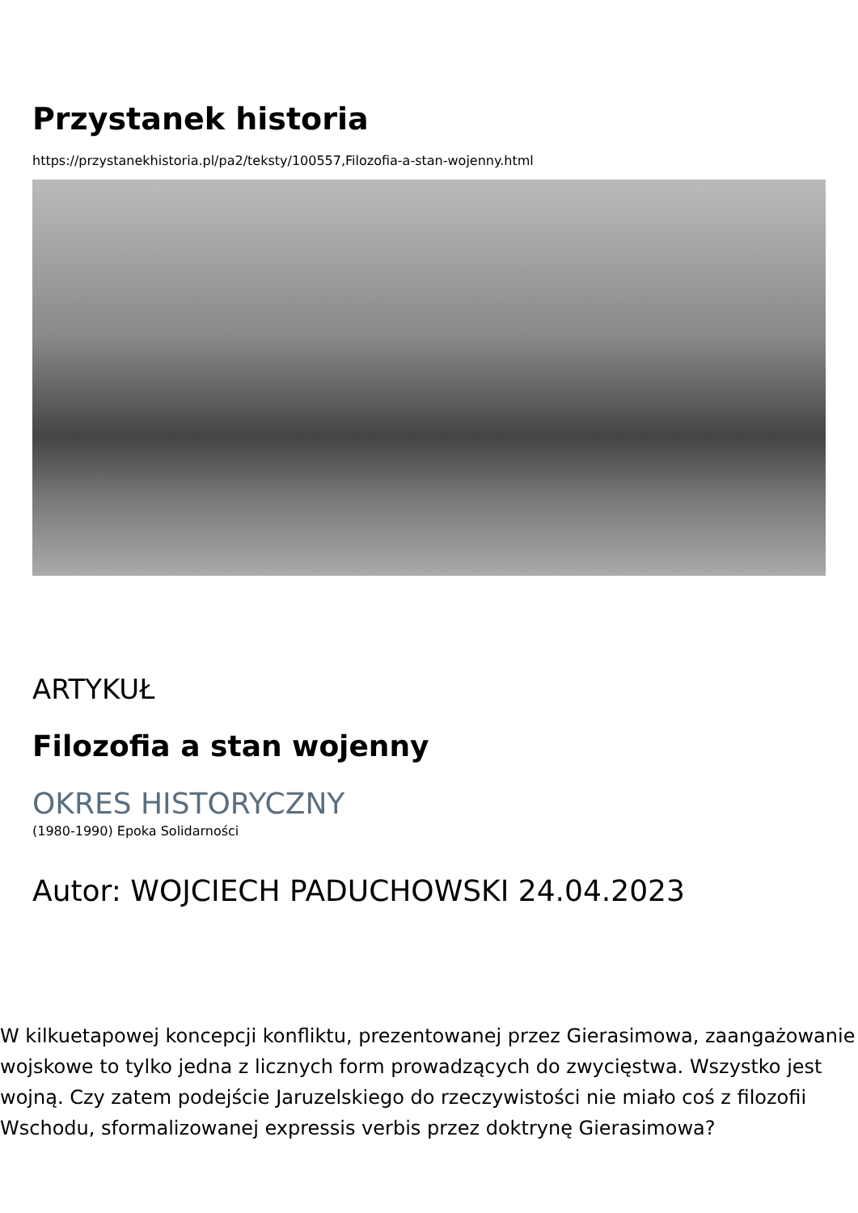Przystanek historia
https://przystanekhistoria.pl/pa2/teksty/100557,Filozofia-a-stan-wojenny.html
ARTYKUŁ
Filozofia a stan wojenny
OKRES HISTORYCZNY
(1980-1990) Epoka Solidarności
Autor: WOJCIECH PADUCHOWSKI 24.04.2023
W kilkuetapowej koncepcji konfliktu, prezentowanej przez Gierasimowa, zaangażowanie wojskowe to tylko jedna z licznych form prowadzących do zwycięstwa. Wszystko jest wojną. Czy zatem podejście Jaruzelskiego do rzeczywistości nie miało coś z filozofii Wschodu, sformalizowanej expressis verbis przez doktrynę Gierasimowa?